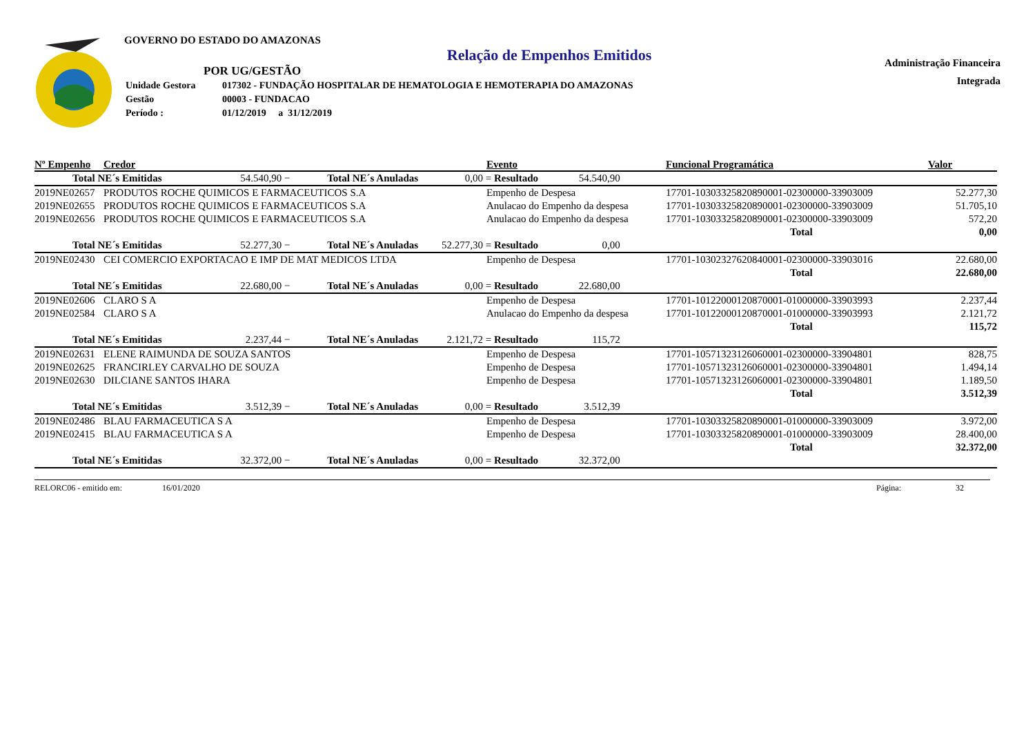Administração Financeira
Integrada
GOVERNO DO ESTADO DO AMAZONAS
Relação de Empenhos Emitidos
POR UG/GESTÃO
| Unidade Gestora | 017302 - FUNDAÇÃO HOSPITALAR DE HEMATOLOGIA E HEMOTERAPIA DO AMAZONAS |
| Gestão | 00003 - FUNDACAO |
| Período : | 01/12/2019 a 31/12/2019 |
| Nº Empenho | Credor | Evento | Funcional Programática | Valor |
| --- | --- | --- | --- | --- |
| Total NE´s Emitidas 54.540,90 − Total NE´s Anuladas 0,00 = Resultado 54.540,90 | | | | |
| 2019NE02657 | PRODUTOS ROCHE QUIMICOS E FARMACEUTICOS S.A | Empenho de Despesa | 17701-10303325820890001-02300000-33903009 | 52.277,30 |
| 2019NE02655 | PRODUTOS ROCHE QUIMICOS E FARMACEUTICOS S.A | Anulacao do Empenho da despesa | 17701-10303325820890001-02300000-33903009 | 51.705,10 |
| 2019NE02656 | PRODUTOS ROCHE QUIMICOS E FARMACEUTICOS S.A | Anulacao do Empenho da despesa | 17701-10303325820890001-02300000-33903009 | 572,20 |
| | | | Total | 0,00 |
| Total NE´s Emitidas 52.277,30 − Total NE´s Anuladas 52.277,30 = Resultado 0,00 | | | | |
| 2019NE02430 | CEI COMERCIO EXPORTACAO E IMP DE MAT MEDICOS LTDA | Empenho de Despesa | 17701-10302327620840001-02300000-33903016 | 22.680,00 |
| | | | Total | 22.680,00 |
| Total NE´s Emitidas 22.680,00 − Total NE´s Anuladas 0,00 = Resultado 22.680,00 | | | | |
| 2019NE02606 | CLARO S A | Empenho de Despesa | 17701-10122000120870001-01000000-33903993 | 2.237,44 |
| 2019NE02584 | CLARO S A | Anulacao do Empenho da despesa | 17701-10122000120870001-01000000-33903993 | 2.121,72 |
| | | | Total | 115,72 |
| Total NE´s Emitidas 2.237,44 − Total NE´s Anuladas 2.121,72 = Resultado 115,72 | | | | |
| 2019NE02631 | ELENE RAIMUNDA DE SOUZA SANTOS | Empenho de Despesa | 17701-10571323126060001-02300000-33904801 | 828,75 |
| 2019NE02625 | FRANCIRLEY CARVALHO DE SOUZA | Empenho de Despesa | 17701-10571323126060001-02300000-33904801 | 1.494,14 |
| 2019NE02630 | DILCIANE SANTOS IHARA | Empenho de Despesa | 17701-10571323126060001-02300000-33904801 | 1.189,50 |
| | | | Total | 3.512,39 |
| Total NE´s Emitidas 3.512,39 − Total NE´s Anuladas 0,00 = Resultado 3.512,39 | | | | |
| 2019NE02486 | BLAU FARMACEUTICA S A | Empenho de Despesa | 17701-10303325820890001-01000000-33903009 | 3.972,00 |
| 2019NE02415 | BLAU FARMACEUTICA S A | Empenho de Despesa | 17701-10303325820890001-01000000-33903009 | 28.400,00 |
| | | | Total | 32.372,00 |
| Total NE´s Emitidas 32.372,00 − Total NE´s Anuladas 0,00 = Resultado 32.372,00 | | | | |
RELORC06 - emitido em: 16/01/2020 Página: 32